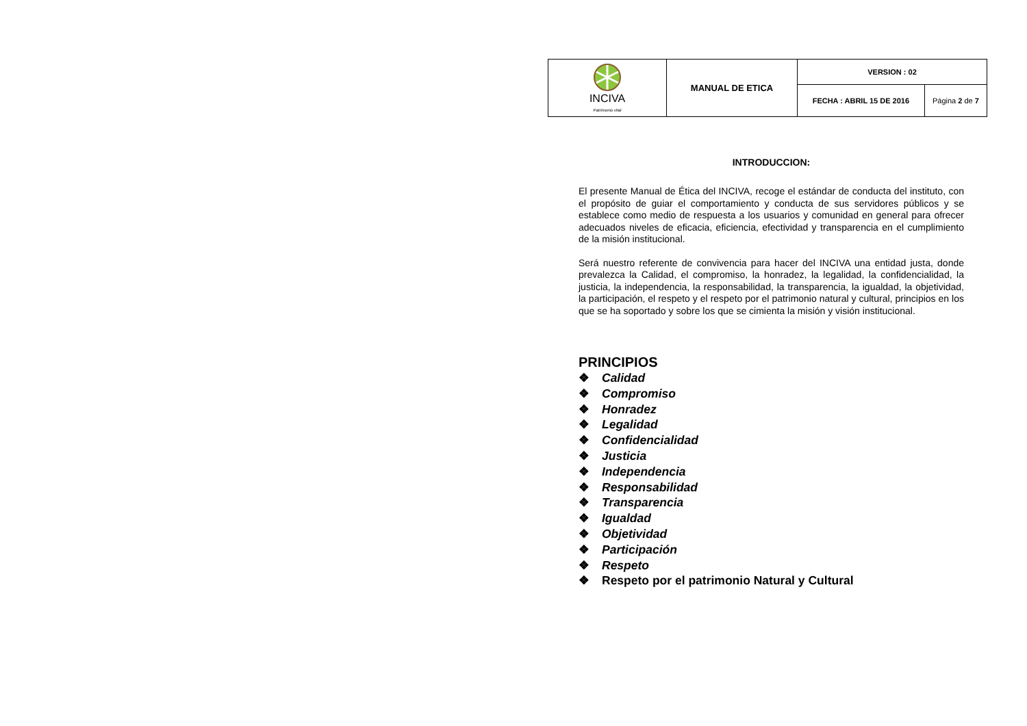| INCIVA Patrimonio vital | MANUAL DE ETICA | VERSION : 02 | |
| | | FECHA : ABRIL 15 DE 2016 | Página 2 de 7 |
INTRODUCCION:
El presente Manual de Ética del INCIVA, recoge el estándar de conducta del instituto, con el propósito de guiar el comportamiento y conducta de sus servidores públicos y se establece como medio de respuesta a los usuarios y comunidad en general para ofrecer adecuados niveles de eficacia, eficiencia, efectividad y transparencia en el cumplimiento de la misión institucional.
Será nuestro referente de convivencia para hacer del INCIVA una entidad justa, donde prevalezca la Calidad, el compromiso, la honradez, la legalidad, la confidencialidad, la justicia, la independencia, la responsabilidad, la transparencia, la igualdad, la objetividad, la participación, el respeto y el respeto por el patrimonio natural y cultural, principios en los que se ha soportado y sobre los que se cimienta la misión y visión institucional.
PRINCIPIOS
❖ Calidad
❖ Compromiso
❖ Honradez
❖ Legalidad
❖ Confidencialidad
❖ Justicia
❖ Independencia
❖ Responsabilidad
❖ Transparencia
❖ Igualdad
❖ Objetividad
❖ Participación
❖ Respeto
❖ Respeto por el patrimonio Natural y Cultural